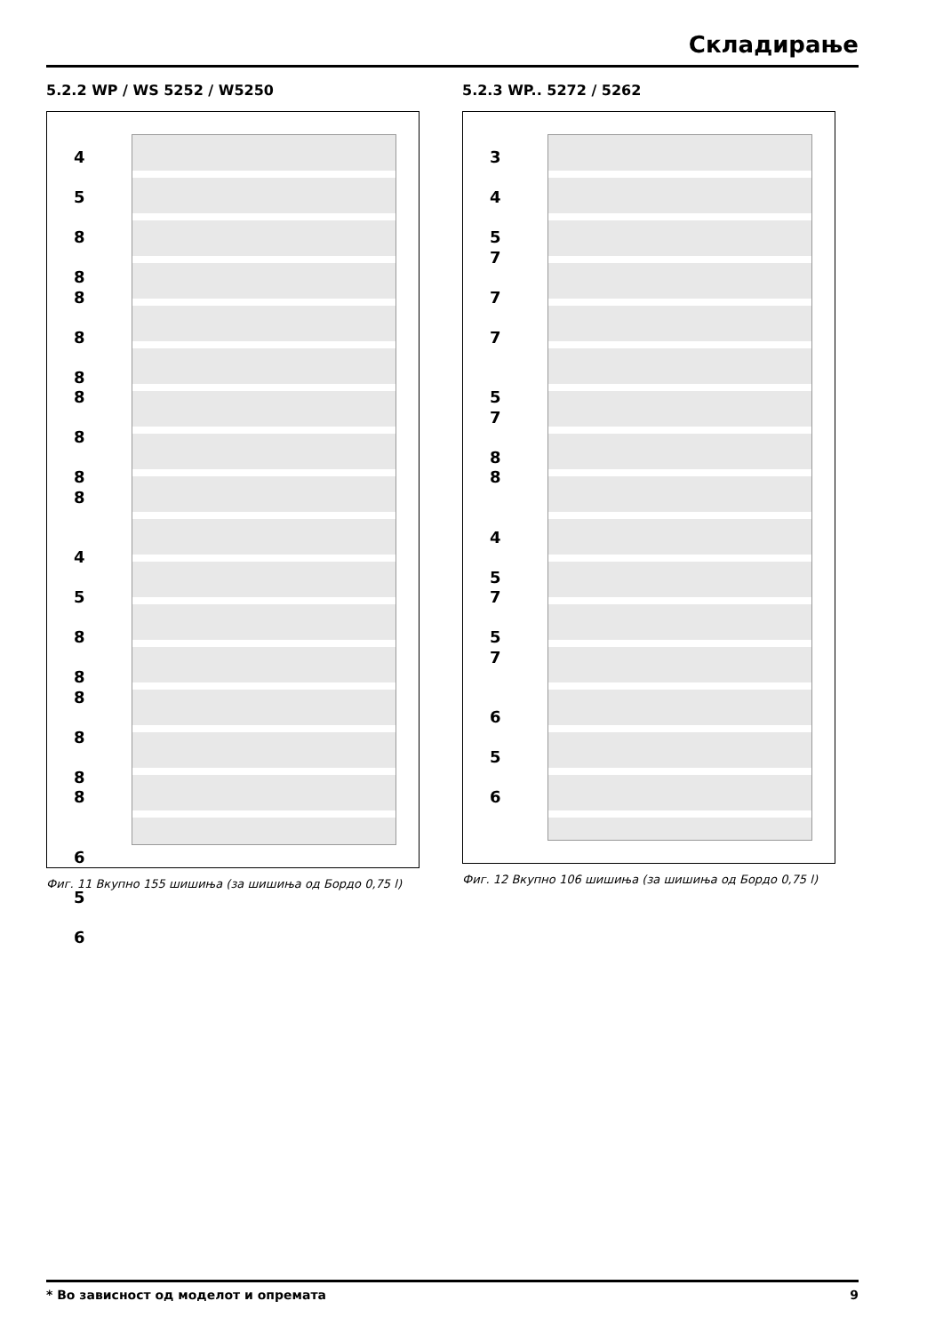Складирање
5.2.2 WP / WS 5252 / W5250
4
5
8
8
8
8
8
8
8
8
8
4
5
8
8
8
8
8
8
6
5
6
Фиг. 11 Вкупно 155 шишиња (за шишиња од Бордо 0,75 l)
5.2.3 WP.. 5272 / 5262
3
4
5
7
7
7
5
7
8
8
4
5
7
5
7
6
5
6
Фиг. 12 Вкупно 106 шишиња (за шишиња од Бордо 0,75 l)
* Во зависност од моделот и опремата 9